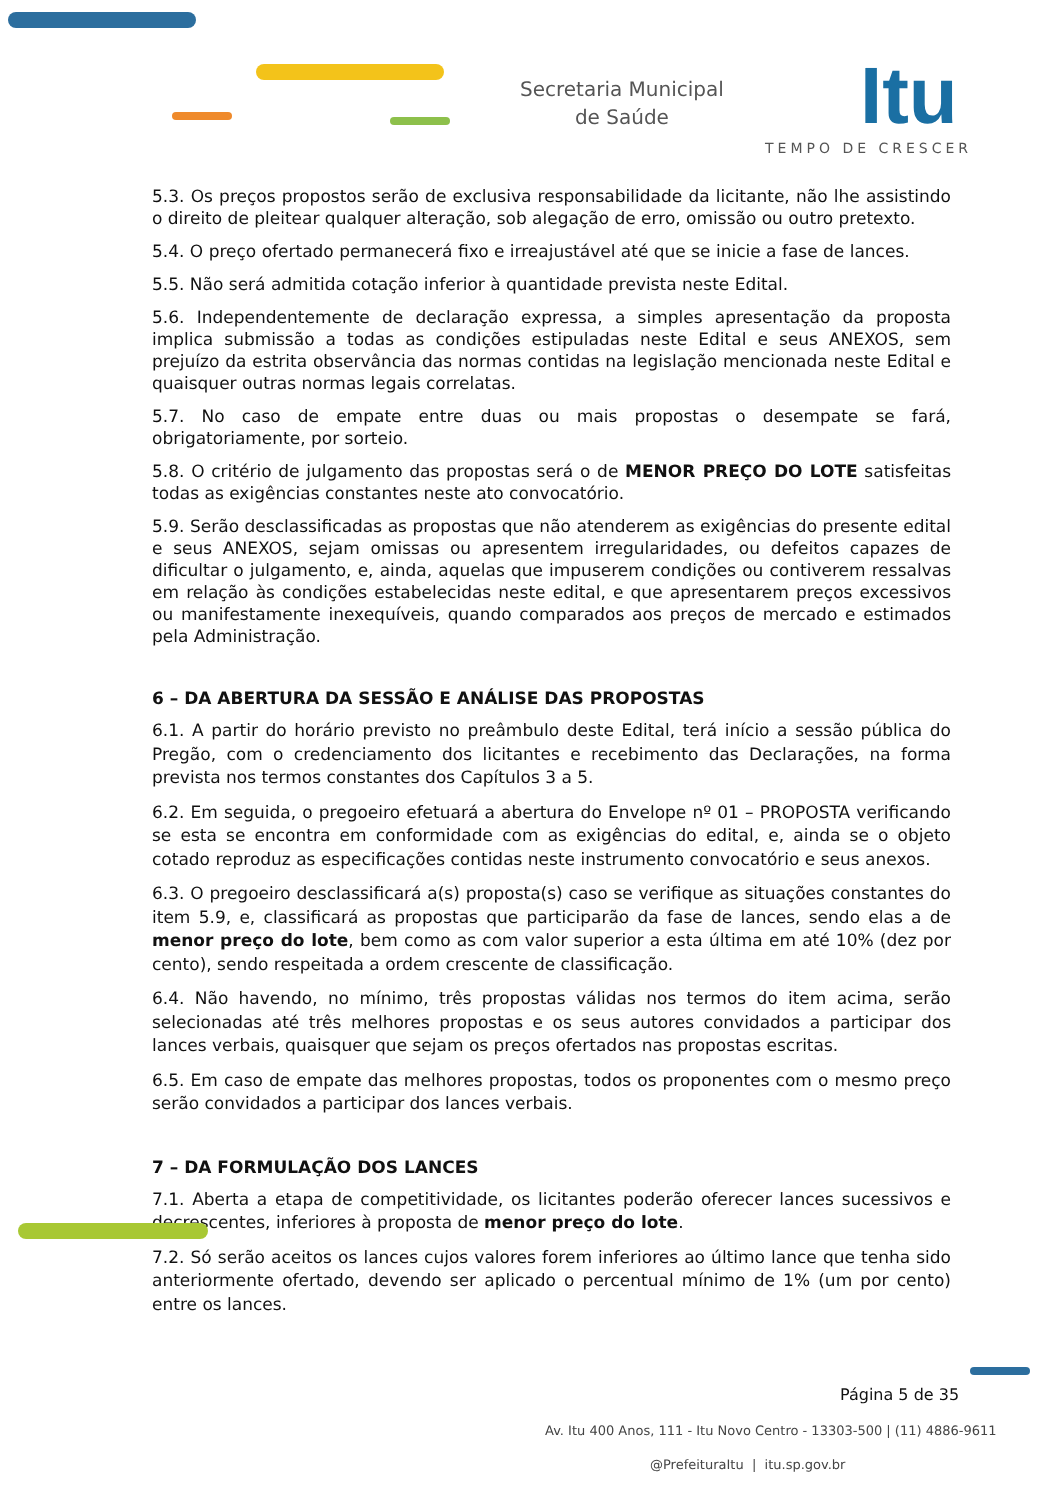Secretaria Municipal
de Saúde
Itu
TEMPO DE CRESCER
5.3. Os preços propostos serão de exclusiva responsabilidade da licitante, não lhe assistindo o direito de pleitear qualquer alteração, sob alegação de erro, omissão ou outro pretexto.
5.4. O preço ofertado permanecerá fixo e irreajustável até que se inicie a fase de lances.
5.5. Não será admitida cotação inferior à quantidade prevista neste Edital.
5.6. Independentemente de declaração expressa, a simples apresentação da proposta implica submissão a todas as condições estipuladas neste Edital e seus ANEXOS, sem prejuízo da estrita observância das normas contidas na legislação mencionada neste Edital e quaisquer outras normas legais correlatas.
5.7. No caso de empate entre duas ou mais propostas o desempate se fará, obrigatoriamente, por sorteio.
5.8. O critério de julgamento das propostas será o de MENOR PREÇO DO LOTE satisfeitas todas as exigências constantes neste ato convocatório.
5.9. Serão desclassificadas as propostas que não atenderem as exigências do presente edital e seus ANEXOS, sejam omissas ou apresentem irregularidades, ou defeitos capazes de dificultar o julgamento, e, ainda, aquelas que impuserem condições ou contiverem ressalvas em relação às condições estabelecidas neste edital, e que apresentarem preços excessivos ou manifestamente inexequíveis, quando comparados aos preços de mercado e estimados pela Administração.
6 – DA ABERTURA DA SESSÃO E ANÁLISE DAS PROPOSTAS
6.1. A partir do horário previsto no preâmbulo deste Edital, terá início a sessão pública do Pregão, com o credenciamento dos licitantes e recebimento das Declarações, na forma prevista nos termos constantes dos Capítulos 3 a 5.
6.2. Em seguida, o pregoeiro efetuará a abertura do Envelope nº 01 – PROPOSTA verificando se esta se encontra em conformidade com as exigências do edital, e, ainda se o objeto cotado reproduz as especificações contidas neste instrumento convocatório e seus anexos.
6.3. O pregoeiro desclassificará a(s) proposta(s) caso se verifique as situações constantes do item 5.9, e, classificará as propostas que participarão da fase de lances, sendo elas a de menor preço do lote, bem como as com valor superior a esta última em até 10% (dez por cento), sendo respeitada a ordem crescente de classificação.
6.4. Não havendo, no mínimo, três propostas válidas nos termos do item acima, serão selecionadas até três melhores propostas e os seus autores convidados a participar dos lances verbais, quaisquer que sejam os preços ofertados nas propostas escritas.
6.5. Em caso de empate das melhores propostas, todos os proponentes com o mesmo preço serão convidados a participar dos lances verbais.
7 – DA FORMULAÇÃO DOS LANCES
7.1. Aberta a etapa de competitividade, os licitantes poderão oferecer lances sucessivos e decrescentes, inferiores à proposta de menor preço do lote.
7.2. Só serão aceitos os lances cujos valores forem inferiores ao último lance que tenha sido anteriormente ofertado, devendo ser aplicado o percentual mínimo de 1% (um por cento) entre os lances.
Página 5 de 35
Av. Itu 400 Anos, 111 - Itu Novo Centro - 13303-500 | (11) 4886-9611
@PrefeituraItu | itu.sp.gov.br